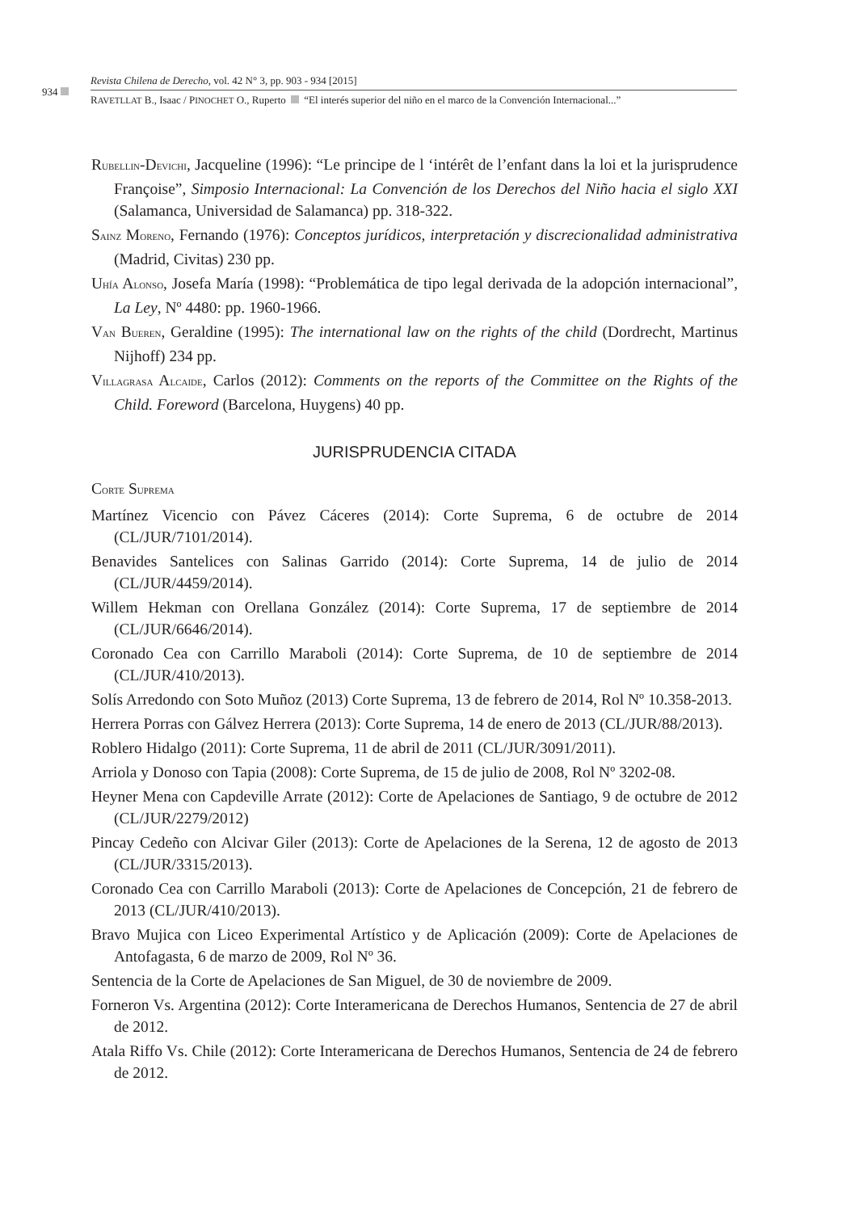934
Revista Chilena de Derecho, vol. 42 N° 3, pp. 903 - 934 [2015]
RAVETLLAT B., Isaac / PINOCHET O., Ruperto “El interés superior del niño en el marco de la Convención Internacional...”
RUBELLIN-DEVICHI, Jacqueline (1996): “Le principe de l ‘intérêt de l’enfant dans la loi et la jurisprudence Françoise”, Simposio Internacional: La Convención de los Derechos del Niño hacia el siglo XXI (Salamanca, Universidad de Salamanca) pp. 318-322.
SAINZ MORENO, Fernando (1976): Conceptos jurídicos, interpretación y discrecionalidad administrativa (Madrid, Civitas) 230 pp.
UHÍA ALONSO, Josefa María (1998): “Problemática de tipo legal derivada de la adopción internacional”, La Ley, Nº 4480: pp. 1960-1966.
VAN BUEREN, Geraldine (1995): The international law on the rights of the child (Dordrecht, Martinus Nijhoff) 234 pp.
VILLAGRASA ALCAIDE, Carlos (2012): Comments on the reports of the Committee on the Rights of the Child. Foreword (Barcelona, Huygens) 40 pp.
JURISPRUDENCIA CITADA
CORTE SUPREMA
Martínez Vicencio con Pávez Cáceres (2014): Corte Suprema, 6 de octubre de 2014 (CL/JUR/7101/2014).
Benavides Santelices con Salinas Garrido (2014): Corte Suprema, 14 de julio de 2014 (CL/JUR/4459/2014).
Willem Hekman con Orellana González (2014): Corte Suprema, 17 de septiembre de 2014 (CL/JUR/6646/2014).
Coronado Cea con Carrillo Maraboli (2014): Corte Suprema, de 10 de septiembre de 2014 (CL/JUR/410/2013).
Solís Arredondo con Soto Muñoz (2013) Corte Suprema, 13 de febrero de 2014, Rol Nº 10.358-2013.
Herrera Porras con Gálvez Herrera (2013): Corte Suprema, 14 de enero de 2013 (CL/JUR/88/2013).
Roblero Hidalgo (2011): Corte Suprema, 11 de abril de 2011 (CL/JUR/3091/2011).
Arriola y Donoso con Tapia (2008): Corte Suprema, de 15 de julio de 2008, Rol Nº 3202-08.
Heyner Mena con Capdeville Arrate (2012): Corte de Apelaciones de Santiago, 9 de octubre de 2012 (CL/JUR/2279/2012)
Pincay Cedeño con Alcivar Giler (2013): Corte de Apelaciones de la Serena, 12 de agosto de 2013 (CL/JUR/3315/2013).
Coronado Cea con Carrillo Maraboli (2013): Corte de Apelaciones de Concepción, 21 de febrero de 2013 (CL/JUR/410/2013).
Bravo Mujica con Liceo Experimental Artístico y de Aplicación (2009): Corte de Apelaciones de Antofagasta, 6 de marzo de 2009, Rol Nº 36.
Sentencia de la Corte de Apelaciones de San Miguel, de 30 de noviembre de 2009.
Forneron Vs. Argentina (2012): Corte Interamericana de Derechos Humanos, Sentencia de 27 de abril de 2012.
Atala Riffo Vs. Chile (2012): Corte Interamericana de Derechos Humanos, Sentencia de 24 de febrero de 2012.